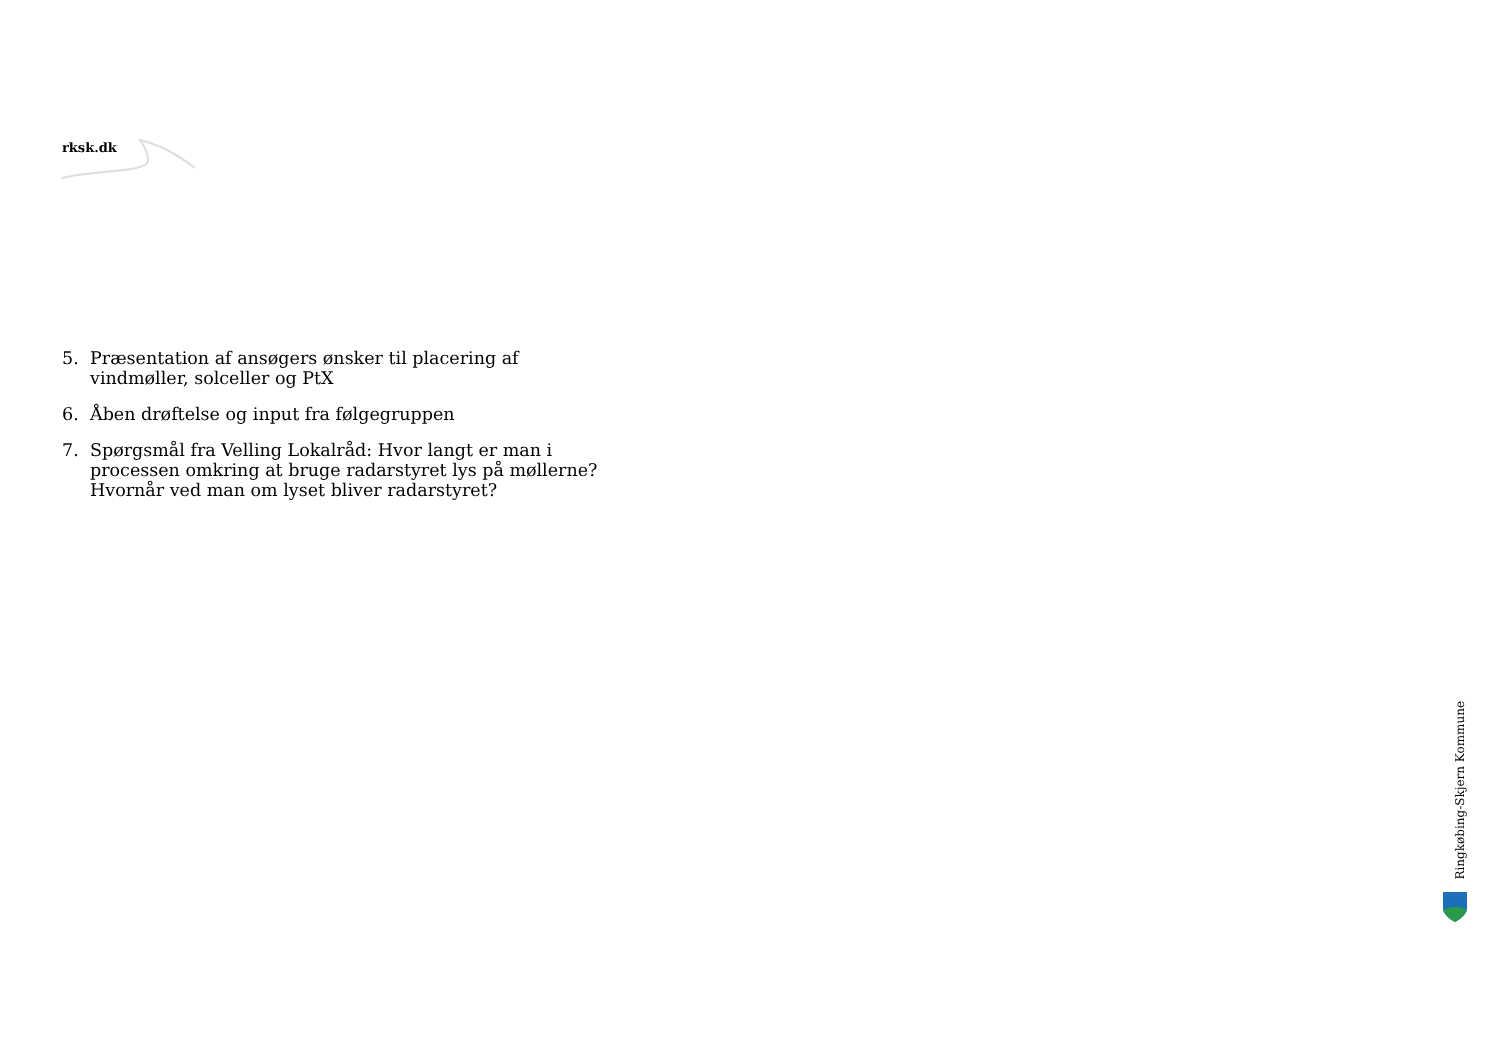rksk.dk
5. Præsentation af ansøgers ønsker til placering af vindmøller, solceller og PtX
6. Åben drøftelse og input fra følgegruppen
7. Spørgsmål fra Velling Lokalråd: Hvor langt er man i processen omkring at bruge radarstyret lys på møllerne? Hvornår ved man om lyset bliver radarstyret?
Ringkøbing-Skjern Kommune